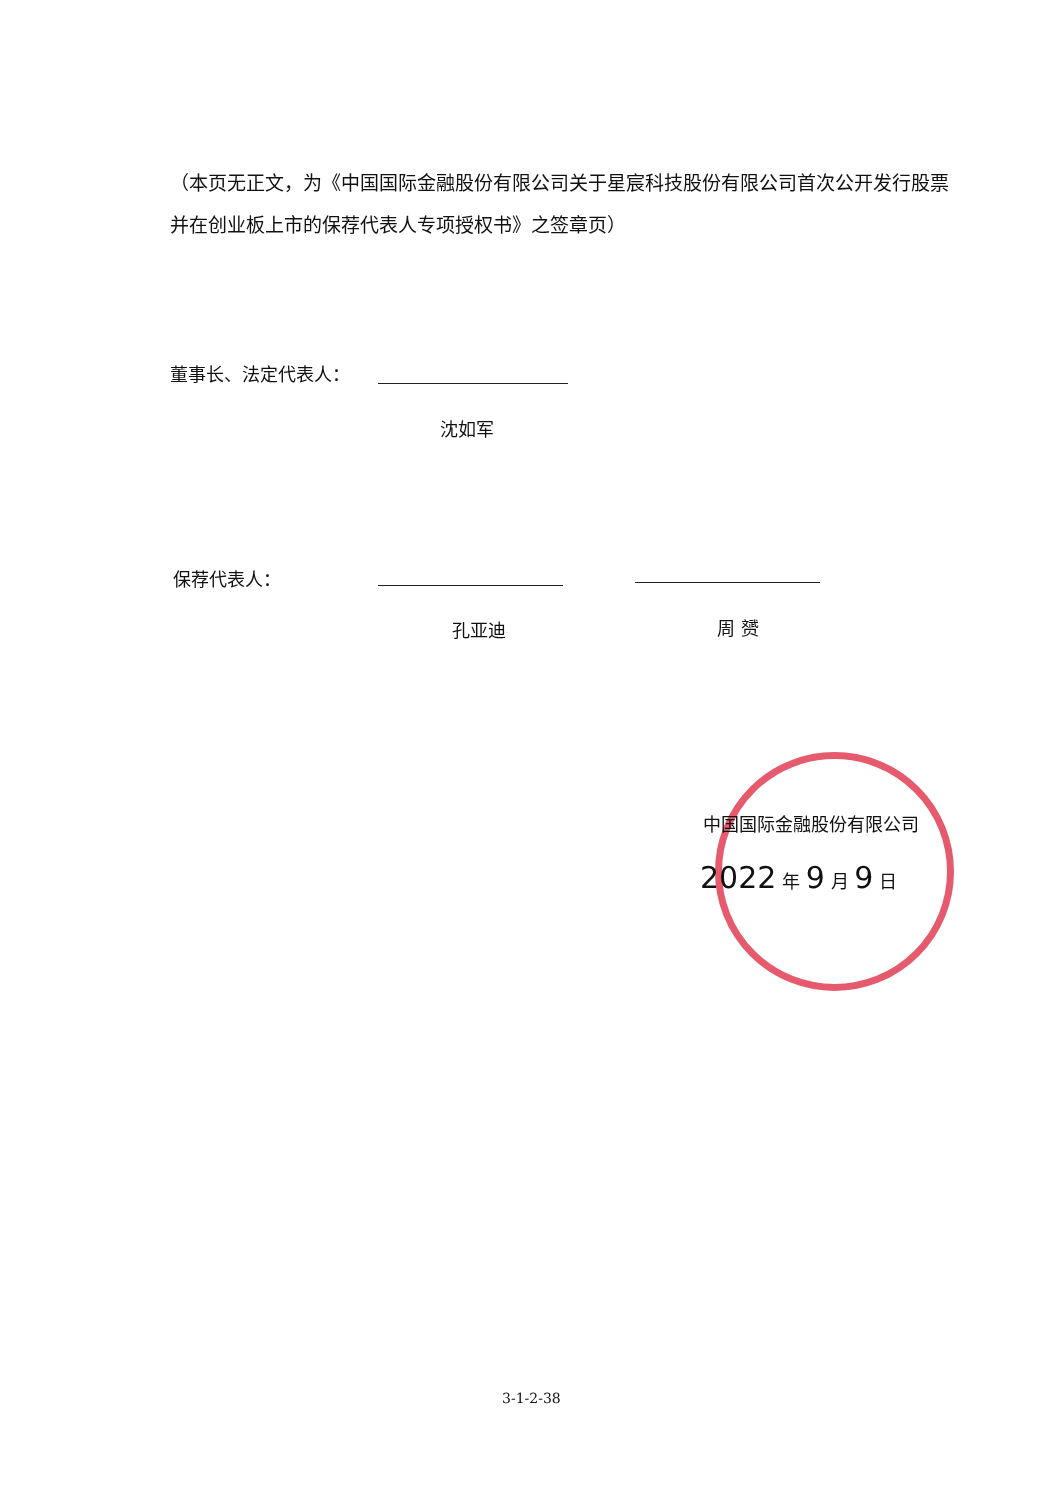（本页无正文，为《中国国际金融股份有限公司关于星宸科技股份有限公司首次公开发行股票并在创业板上市的保荐代表人专项授权书》之签章页）
董事长、法定代表人：
沈如军
保荐代表人：
孔亚迪 周 赟
中国国际金融股份有限公司
2022 年 9 月 9 日
3-1-2-38